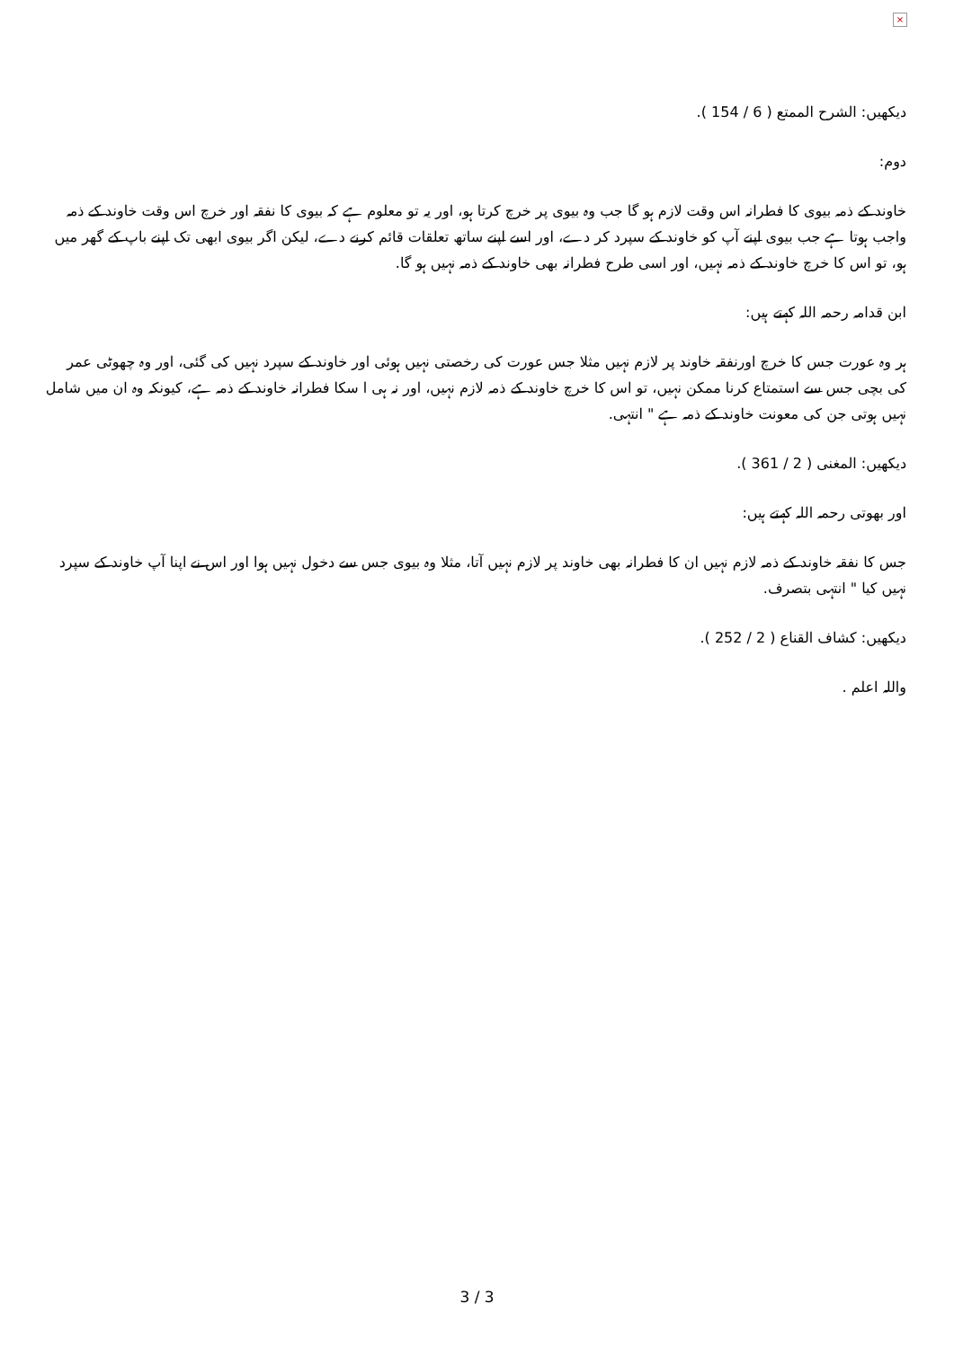×
دیکھیں: الشرح الممتع ( 6 / 154 ).
دوم:
خاوند کے ذمہ بیوی کا فطرانہ اس وقت لازم ہو گا جب وہ بیوی پر خرچ کرتا ہو، اور یہ تو معلوم ہے کہ بیوی کا نفقہ اور خرچ اس وقت خاوند کے ذمہ واجب ہوتا ہے جب بیوی اپنے آپ کو خاوند کے سپرد کر دے، اور اسے اپنے ساتھ تعلقات قائم کرنے دے، لیکن اگر بیوی ابھی تک اپنے باپ کے گھر میں ہو، تو اس کا خرچ خاوند کے ذمہ نہیں، اور اسی طرح فطرانہ بھی خاوند کے ذمہ نہیں ہو گا.
ابن قدامہ رحمہ اللہ کہتے ہیں:
ہر وہ عورت جس کا خرچ اورنفقہ خاوند پر لازم نہیں مثلا جس عورت کی رخصتی نہیں ہوئی اور خاوند کے سپرد نہیں کی گئی، اور وہ چھوٹی عمر کی بچی جس سے استمتاع کرنا ممکن نہیں، تو اس کا خرچ خاوند کے ذمہ لازم نہیں، اور نہ ہی ا سکا فطرانہ خاوند کے ذمہ ہے، کیونکہ وہ ان میں شامل نہیں ہوتی جن کی معونت خاوند کے ذمہ ہے " انتہی.
دیکھیں: المغنی ( 2 / 361 ).
اور بھوتی رحمہ اللہ کہتے ہیں:
جس کا نفقہ خاوند کے ذمہ لازم نہیں ان کا فطرانہ بھی خاوند پر لازم نہیں آتا، مثلا وہ بیوی جس سے دخول نہیں ہوا اور اس نے اپنا آپ خاوند کے سپرد نہیں کیا " انتہی بتصرف.
دیکھیں: کشاف القناع ( 2 / 252 ).
واللہ اعلم .
3 / 3